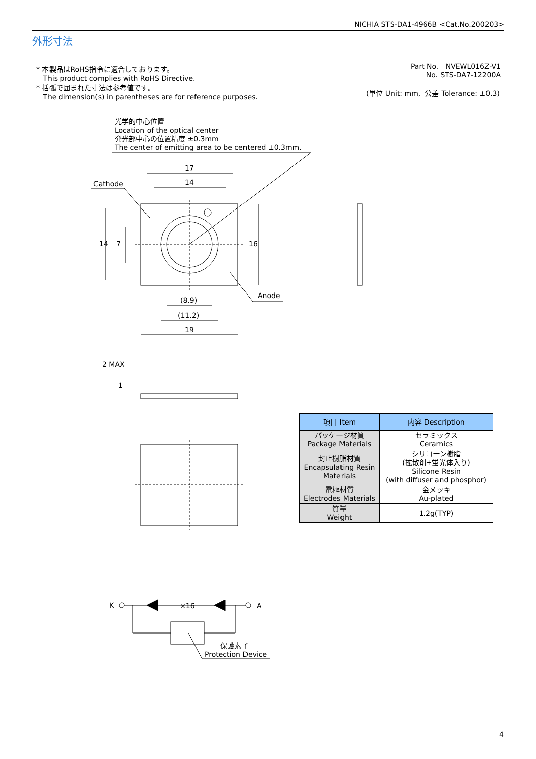NICHIA STS-DA1-4966B <Cat.No.200203>
外形寸法
* 本製品はRoHS指令に適合しております。
This product complies with RoHS Directive.
* 括弧で囲まれた寸法は参考値です。
The dimension(s) in parentheses are for reference purposes.
Part No. NVEWL016Z-V1
No. STS-DA7-12200A
(単位 Unit: mm, 公差 Tolerance: ±0.3)
光学的中心位置
Location of the optical center
発光部中心の位置精度 ±0.3mm
The center of emitting area to be centered ±0.3mm.
17
14
Cathode
14 7 16
Anode
(8.9)
(11.2)
19
2 MAX
1
| 項目 Item | 内容 Description |
| --- | --- |
| パッケージ材質 Package Materials | セラミックス Ceramics |
| 封止樹脂材質 Encapsulating Resin Materials | シリコーン樹脂 (拡散剤+蛍光体入り) Silicone Resin (with diffuser and phosphor) |
| 電極材質 Electrodes Materials | 金メッキ Au-plated |
| 質量 Weight | 1.2g(TYP) |
K ×16 A
保護素子
Protection Device
4